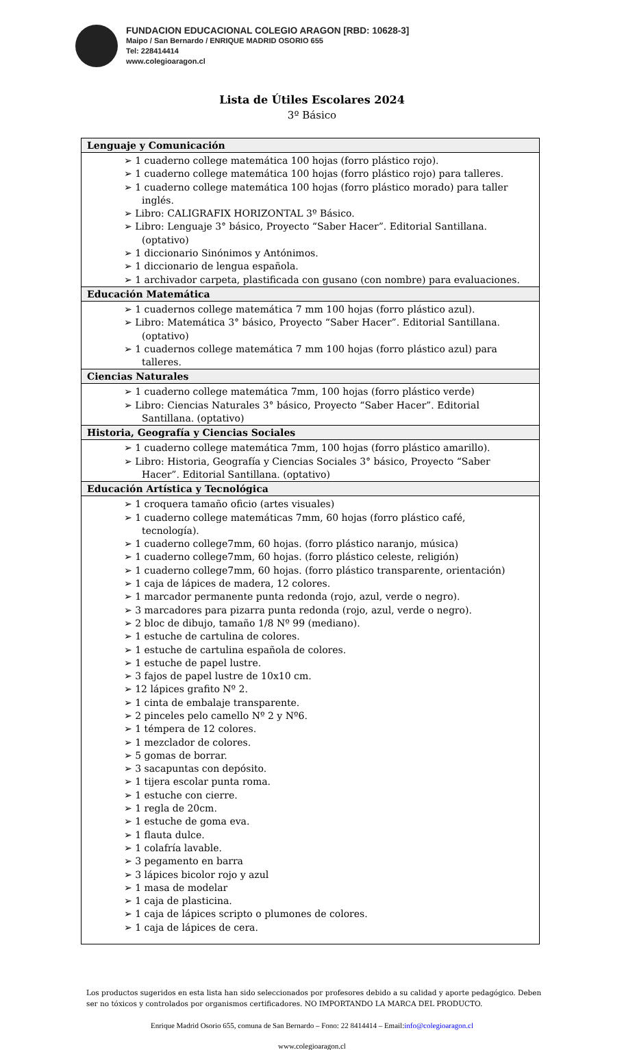FUNDACION EDUCACIONAL COLEGIO ARAGON [RBD: 10628-3]
Maipo / San Bernardo / ENRIQUE MADRID OSORIO 655
Tel: 228414414
www.colegioaragon.cl
Lista de Útiles Escolares 2024
3º Básico
| Lenguaje y Comunicación |
| --- |
| ➢ 1 cuaderno college matemática 100 hojas (forro plástico rojo). ➢ 1 cuaderno college matemática 100 hojas (forro plástico rojo) para talleres. ➢ 1 cuaderno college matemática 100 hojas (forro plástico morado) para taller inglés. ➢ Libro: CALIGRAFIX HORIZONTAL 3º Básico. ➢ Libro: Lenguaje 3° básico, Proyecto “Saber Hacer”. Editorial Santillana. (optativo) ➢ 1 diccionario Sinónimos y Antónimos. ➢ 1 diccionario de lengua española. ➢ 1 archivador carpeta, plastificada con gusano (con nombre) para evaluaciones. |
| Educación Matemática |
| ➢ 1 cuadernos college matemática 7 mm 100 hojas (forro plástico azul). ➢ Libro: Matemática 3° básico, Proyecto “Saber Hacer”. Editorial Santillana. (optativo) ➢ 1 cuadernos college matemática 7 mm 100 hojas (forro plástico azul) para talleres. |
| Ciencias Naturales |
| ➢ 1 cuaderno college matemática 7mm, 100 hojas (forro plástico verde) ➢ Libro: Ciencias Naturales 3° básico, Proyecto “Saber Hacer”. Editorial Santillana. (optativo) |
| Historia, Geografía y Ciencias Sociales |
| ➢ 1 cuaderno college matemática 7mm, 100 hojas (forro plástico amarillo). ➢ Libro: Historia, Geografía y Ciencias Sociales 3° básico, Proyecto “Saber Hacer”. Editorial Santillana. (optativo) |
| Educación Artística y Tecnológica |
| ➢ 1 croquera tamaño oficio (artes visuales) ➢ 1 cuaderno college matemáticas 7mm, 60 hojas (forro plástico café, tecnología). ➢ 1 cuaderno college7mm, 60 hojas. (forro plástico naranjo, música) ➢ 1 cuaderno college7mm, 60 hojas. (forro plástico celeste, religión) ➢ 1 cuaderno college7mm, 60 hojas. (forro plástico transparente, orientación) ➢ 1 caja de lápices de madera, 12 colores. ➢ 1 marcador permanente punta redonda (rojo, azul, verde o negro). ➢ 3 marcadores para pizarra punta redonda (rojo, azul, verde o negro). ➢ 2 bloc de dibujo, tamaño 1/8 Nº 99 (mediano). ➢ 1 estuche de cartulina de colores. ➢ 1 estuche de cartulina española de colores. ➢ 1 estuche de papel lustre. ➢ 3 fajos de papel lustre de 10x10 cm. ➢ 12 lápices grafito Nº 2. ➢ 1 cinta de embalaje transparente. ➢ 2 pinceles pelo camello Nº 2 y Nº6. ➢ 1 témpera de 12 colores. ➢ 1 mezclador de colores. ➢ 5 gomas de borrar. ➢ 3 sacapuntas con depósito. ➢ 1 tijera escolar punta roma. ➢ 1 estuche con cierre. ➢ 1 regla de 20cm. ➢ 1 estuche de goma eva. ➢ 1 flauta dulce. ➢ 1 colafría lavable. ➢ 3 pegamento en barra ➢ 3 lápices bicolor rojo y azul ➢ 1 masa de modelar ➢ 1 caja de plasticina. ➢ 1 caja de lápices scripto o plumones de colores. ➢ 1 caja de lápices de cera. |
Los productos sugeridos en esta lista han sido seleccionados por profesores debido a su calidad y aporte pedagógico. Deben ser no tóxicos y controlados por organismos certificadores. NO IMPORTANDO LA MARCA DEL PRODUCTO.
Enrique Madrid Osorio 655, comuna de San Bernardo – Fono: 22 8414414 – Email:info@colegioaragon.cl
www.colegioaragon.cl